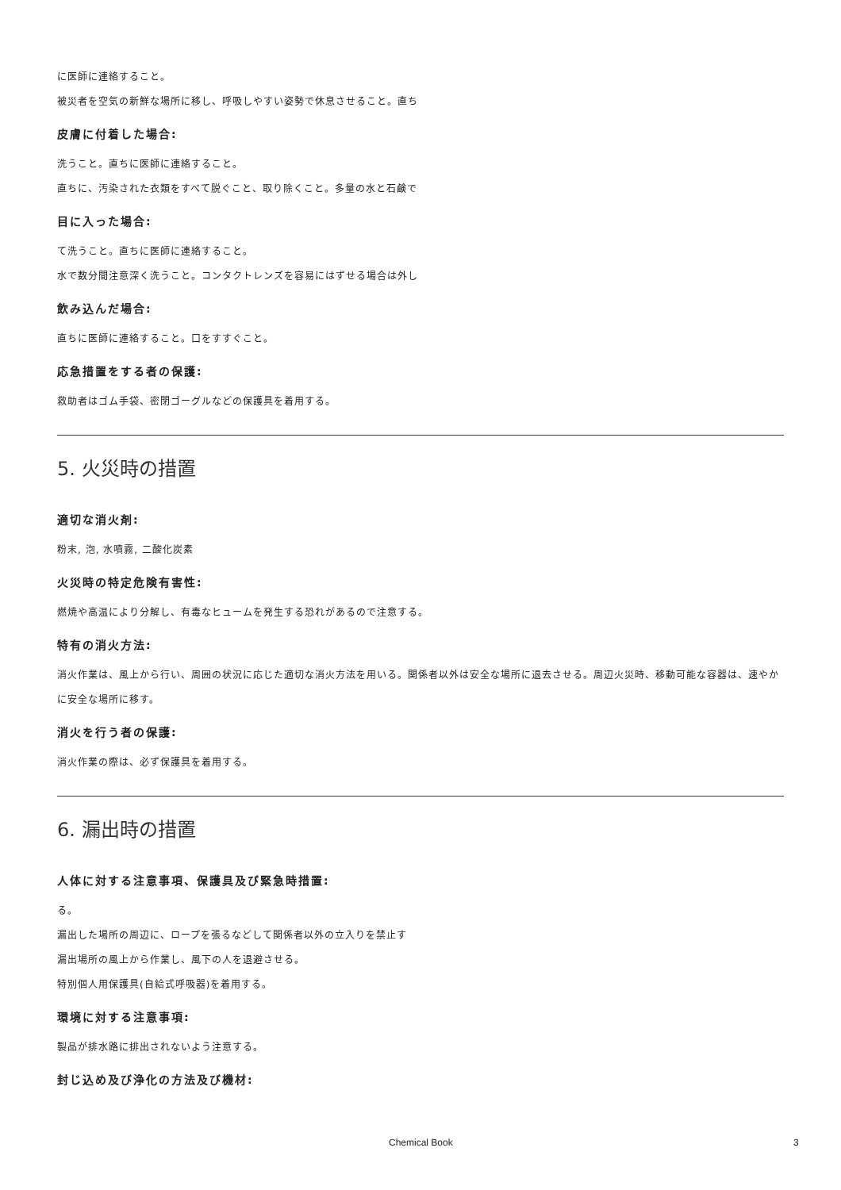に医師に連絡すること。
被災者を空気の新鮮な場所に移し、呼吸しやすい姿勢で休息させること。直ち
皮膚に付着した場合:
洗うこと。直ちに医師に連絡すること。
直ちに、汚染された衣類をすべて脱ぐこと、取り除くこと。多量の水と石鹸で
目に入った場合:
て洗うこと。直ちに医師に連絡すること。
水で数分間注意深く洗うこと。コンタクトレンズを容易にはずせる場合は外し
飲み込んだ場合:
直ちに医師に連絡すること。口をすすぐこと。
応急措置をする者の保護:
救助者はゴム手袋、密閉ゴーグルなどの保護具を着用する。
5. 火災時の措置
適切な消火剤:
粉末, 泡, 水噴霧, 二酸化炭素
火災時の特定危険有害性:
燃焼や高温により分解し、有毒なヒュームを発生する恐れがあるので注意する。
特有の消火方法:
消火作業は、風上から行い、周囲の状況に応じた適切な消火方法を用いる。関係者以外は安全な場所に退去させる。周辺火災時、移動可能な容器は、速やかに安全な場所に移す。
消火を行う者の保護:
消火作業の際は、必ず保護具を着用する。
6. 漏出時の措置
人体に対する注意事項、保護具及び緊急時措置:
る。
漏出した場所の周辺に、ロープを張るなどして関係者以外の立入りを禁止す
漏出場所の風上から作業し、風下の人を退避させる。
特別個人用保護具(自給式呼吸器)を着用する。
環境に対する注意事項:
製品が排水路に排出されないよう注意する。
封じ込め及び浄化の方法及び機材:
Chemical Book 3